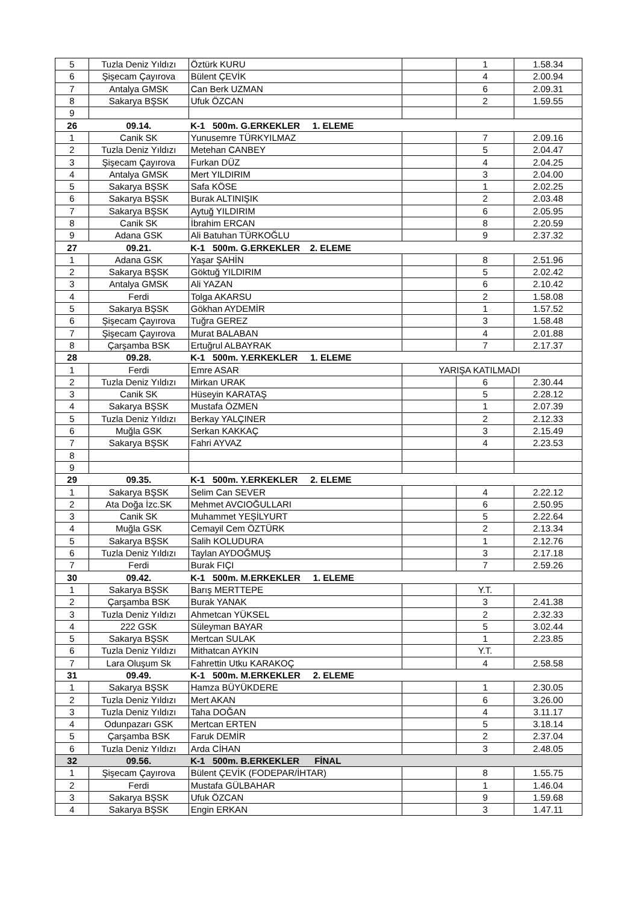| 5 | Tuzla Deniz Yıldızı | Öztürk KURU | | 1 | 1.58.34 |
| 6 | Şişecam Çayırova | Bülent ÇEVİK | | 4 | 2.00.94 |
| 7 | Antalya GMSK | Can Berk UZMAN | | 6 | 2.09.31 |
| 8 | Sakarya BŞSK | Ufuk ÖZCAN | | 2 | 1.59.55 |
| 9 | | | | | |
| 26 | 09.14. | K-1 500m. G.ERKEKLER 1. ELEME | | | |
| 1 | Canik SK | Yunusemre TÜRKYILMAZ | | 7 | 2.09.16 |
| 2 | Tuzla Deniz Yıldızı | Metehan CANBEY | | 5 | 2.04.47 |
| 3 | Şişecam Çayırova | Furkan DÜZ | | 4 | 2.04.25 |
| 4 | Antalya GMSK | Mert YILDIRIM | | 3 | 2.04.00 |
| 5 | Sakarya BŞSK | Safa KÖSE | | 1 | 2.02.25 |
| 6 | Sakarya BŞSK | Burak ALTINIŞIK | | 2 | 2.03.48 |
| 7 | Sakarya BŞSK | Aytuğ YILDIRIM | | 6 | 2.05.95 |
| 8 | Canik SK | İbrahim ERCAN | | 8 | 2.20.59 |
| 9 | Adana GSK | Ali Batuhan TÜRKOĞLU | | 9 | 2.37.32 |
| 27 | 09.21. | K-1 500m. G.ERKEKLER 2. ELEME | | | |
| 1 | Adana GSK | Yaşar ŞAHİN | | 8 | 2.51.96 |
| 2 | Sakarya BŞSK | Göktuğ YILDIRIM | | 5 | 2.02.42 |
| 3 | Antalya GMSK | Ali YAZAN | | 6 | 2.10.42 |
| 4 | Ferdi | Tolga AKARSU | | 2 | 1.58.08 |
| 5 | Sakarya BŞSK | Gökhan AYDEMİR | | 1 | 1.57.52 |
| 6 | Şişecam Çayırova | Tuğra GEREZ | | 3 | 1.58.48 |
| 7 | Şişecam Çayırova | Murat BALABAN | | 4 | 2.01.88 |
| 8 | Çarşamba BSK | Ertuğrul ALBAYRAK | | 7 | 2.17.37 |
| 28 | 09.28. | K-1 500m. Y.ERKEKLER 1. ELEME | | | |
| 1 | Ferdi | Emre ASAR | YARIŞA KATILMADI | | |
| 2 | Tuzla Deniz Yıldızı | Mirkan URAK | | 6 | 2.30.44 |
| 3 | Canik SK | Hüseyin KARATAŞ | | 5 | 2.28.12 |
| 4 | Sakarya BŞSK | Mustafa ÖZMEN | | 1 | 2.07.39 |
| 5 | Tuzla Deniz Yıldızı | Berkay YALÇINER | | 2 | 2.12.33 |
| 6 | Muğla GSK | Serkan KAKKAÇ | | 3 | 2.15.49 |
| 7 | Sakarya BŞSK | Fahri AYVAZ | | 4 | 2.23.53 |
| 8 | | | | | |
| 9 | | | | | |
| 29 | 09.35. | K-1 500m. Y.ERKEKLER 2. ELEME | | | |
| 1 | Sakarya BŞSK | Selim Can SEVER | | 4 | 2.22.12 |
| 2 | Ata Doğa İzc.SK | Mehmet AVCIOĞULLARI | | 6 | 2.50.95 |
| 3 | Canik SK | Muhammet YEŞİLYURT | | 5 | 2.22.64 |
| 4 | Muğla GSK | Cemayil Cem ÖZTÜRK | | 2 | 2.13.34 |
| 5 | Sakarya BŞSK | Salih KOLUDURA | | 1 | 2.12.76 |
| 6 | Tuzla Deniz Yıldızı | Taylan AYDOĞMUŞ | | 3 | 2.17.18 |
| 7 | Ferdi | Burak FIÇI | | 7 | 2.59.26 |
| 30 | 09.42. | K-1 500m. M.ERKEKLER 1. ELEME | | | |
| 1 | Sakarya BŞSK | Barış MERTTEPE | | Y.T. | |
| 2 | Çarşamba BSK | Burak YANAK | | 3 | 2.41.38 |
| 3 | Tuzla Deniz Yıldızı | Ahmetcan YÜKSEL | | 2 | 2.32.33 |
| 4 | 222 GSK | Süleyman BAYAR | | 5 | 3.02.44 |
| 5 | Sakarya BŞSK | Mertcan SULAK | | 1 | 2.23.85 |
| 6 | Tuzla Deniz Yıldızı | Mithatcan AYKIN | | Y.T. | |
| 7 | Lara Oluşum Sk | Fahrettin Utku KARAKOÇ | | 4 | 2.58.58 |
| 31 | 09.49. | K-1 500m. M.ERKEKLER 2. ELEME | | | |
| 1 | Sakarya BŞSK | Hamza BÜYÜKDERE | | 1 | 2.30.05 |
| 2 | Tuzla Deniz Yıldızı | Mert AKAN | | 6 | 3.26.00 |
| 3 | Tuzla Deniz Yıldızı | Taha DOĞAN | | 4 | 3.11.17 |
| 4 | Odunpazarı GSK | Mertcan ERTEN | | 5 | 3.18.14 |
| 5 | Çarşamba BSK | Faruk DEMİR | | 2 | 2.37.04 |
| 6 | Tuzla Deniz Yıldızı | Arda CİHAN | | 3 | 2.48.05 |
| 32 | 09.56. | K-1 500m. B.ERKEKLER FİNAL | | | |
| 1 | Şişecam Çayırova | Bülent ÇEVİK (FODEPAR/İHTAR) | | 8 | 1.55.75 |
| 2 | Ferdi | Mustafa GÜLBAHAR | | 1 | 1.46.04 |
| 3 | Sakarya BŞSK | Ufuk ÖZCAN | | 9 | 1.59.68 |
| 4 | Sakarya BŞSK | Engin ERKAN | | 3 | 1.47.11 |